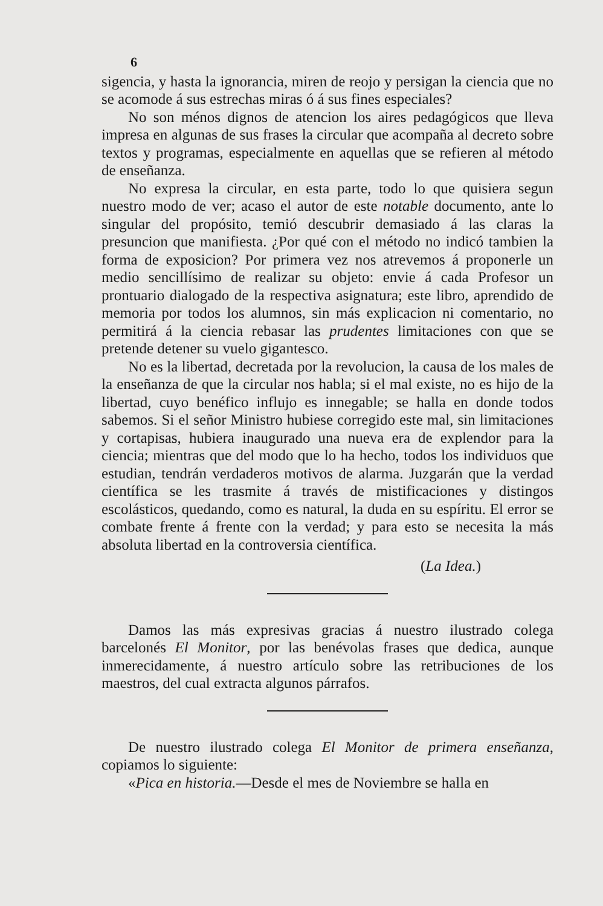6
sigencia, y hasta la ignorancia, miren de reojo y persigan la ciencia que no se acomode á sus estrechas miras ó á sus fines especiales?
No son ménos dignos de atencion los aires pedagógicos que lleva impresa en algunas de sus frases la circular que acompaña al decreto sobre textos y programas, especialmente en aquellas que se refieren al método de enseñanza.
No expresa la circular, en esta parte, todo lo que quisiera segun nuestro modo de ver; acaso el autor de este notable documento, ante lo singular del propósito, temió descubrir demasiado á las claras la presuncion que manifiesta. ¿Por qué con el método no indicó tambien la forma de exposicion? Por primera vez nos atrevemos á proponerle un medio sencillísimo de realizar su objeto: envie á cada Profesor un prontuario dialogado de la respectiva asignatura; este libro, aprendido de memoria por todos los alumnos, sin más explicacion ni comentario, no permitirá á la ciencia rebasar las prudentes limitaciones con que se pretende detener su vuelo gigantesco.
No es la libertad, decretada por la revolucion, la causa de los males de la enseñanza de que la circular nos habla; si el mal existe, no es hijo de la libertad, cuyo benéfico influjo es innegable; se halla en donde todos sabemos. Si el señor Ministro hubiese corregido este mal, sin limitaciones y cortapisas, hubiera inaugurado una nueva era de explendor para la ciencia; mientras que del modo que lo ha hecho, todos los individuos que estudian, tendrán verdaderos motivos de alarma. Juzgarán que la verdad científica se les trasmite á través de mistificaciones y distingos escolásticos, quedando, como es natural, la duda en su espíritu. El error se combate frente á frente con la verdad; y para esto se necesita la más absoluta libertad en la controversia científica.
(La Idea.)
Damos las más expresivas gracias á nuestro ilustrado colega barcelonés El Monitor, por las benévolas frases que dedica, aunque inmerecidamente, á nuestro artículo sobre las retribuciones de los maestros, del cual extracta algunos párrafos.
De nuestro ilustrado colega El Monitor de primera enseñanza, copiamos lo siguiente:
«Pica en historia.—Desde el mes de Noviembre se halla en